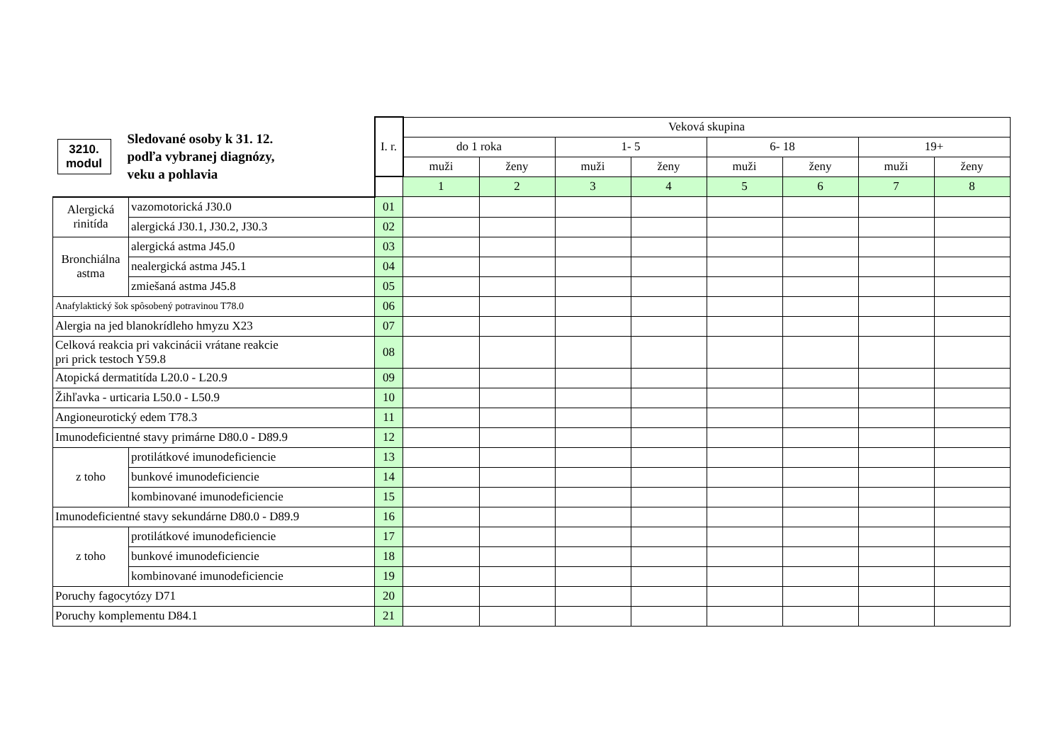| / 3210. modul / Sledované osoby k 31. 12. podľa vybranej diagnózy, veku a pohlavia / | | I. r. | Veková skupina | | | | | | | |
| | | | do 1 roka | | 1- 5 | | 6- 18 | | 19+ | |
| | | | muži | ženy | muži | ženy | muži | ženy | muži | ženy |
| | | | 1 | 2 | 3 | 4 | 5 | 6 | 7 | 8 |
| Alergická rinitída | vazomotorická J30.0 | 01 | | | | | | | | |
| | alergická J30.1, J30.2, J30.3 | 02 | | | | | | | | |
| Bronchiálna astma | alergická astma J45.0 | 03 | | | | | | | | |
| | nealergická astma J45.1 | 04 | | | | | | | | |
| | zmiešaná astma J45.8 | 05 | | | | | | | | |
| Anafylaktický šok spôsobený potravinou T78.0 | | 06 | | | | | | | | |
| Alergia na jed blanokrídleho hmyzu X23 | | 07 | | | | | | | | |
| Celková reakcia pri vakcinácii vrátane reakcie pri prick testoch Y59.8 | | 08 | | | | | | | | |
| Atopická dermatitída L20.0 - L20.9 | | 09 | | | | | | | | |
| Žihľavka - urticaria L50.0 - L50.9 | | 10 | | | | | | | | |
| Angioneurotický edem T78.3 | | 11 | | | | | | | | |
| Imunodeficientné stavy primárne D80.0 - D89.9 | | 12 | | | | | | | | |
| z toho | protilátkové imunodeficiencie | 13 | | | | | | | | |
| | bunkové imunodeficiencie | 14 | | | | | | | | |
| | kombinované imunodeficiencie | 15 | | | | | | | | |
| Imunodeficientné stavy sekundárne D80.0 - D89.9 | | 16 | | | | | | | | |
| z toho | protilátkové imunodeficiencie | 17 | | | | | | | | |
| | bunkové imunodeficiencie | 18 | | | | | | | | |
| | kombinované imunodeficiencie | 19 | | | | | | | | |
| Poruchy fagocytózy D71 | | 20 | | | | | | | | |
| Poruchy komplementu D84.1 | | 21 | | | | | | | | |